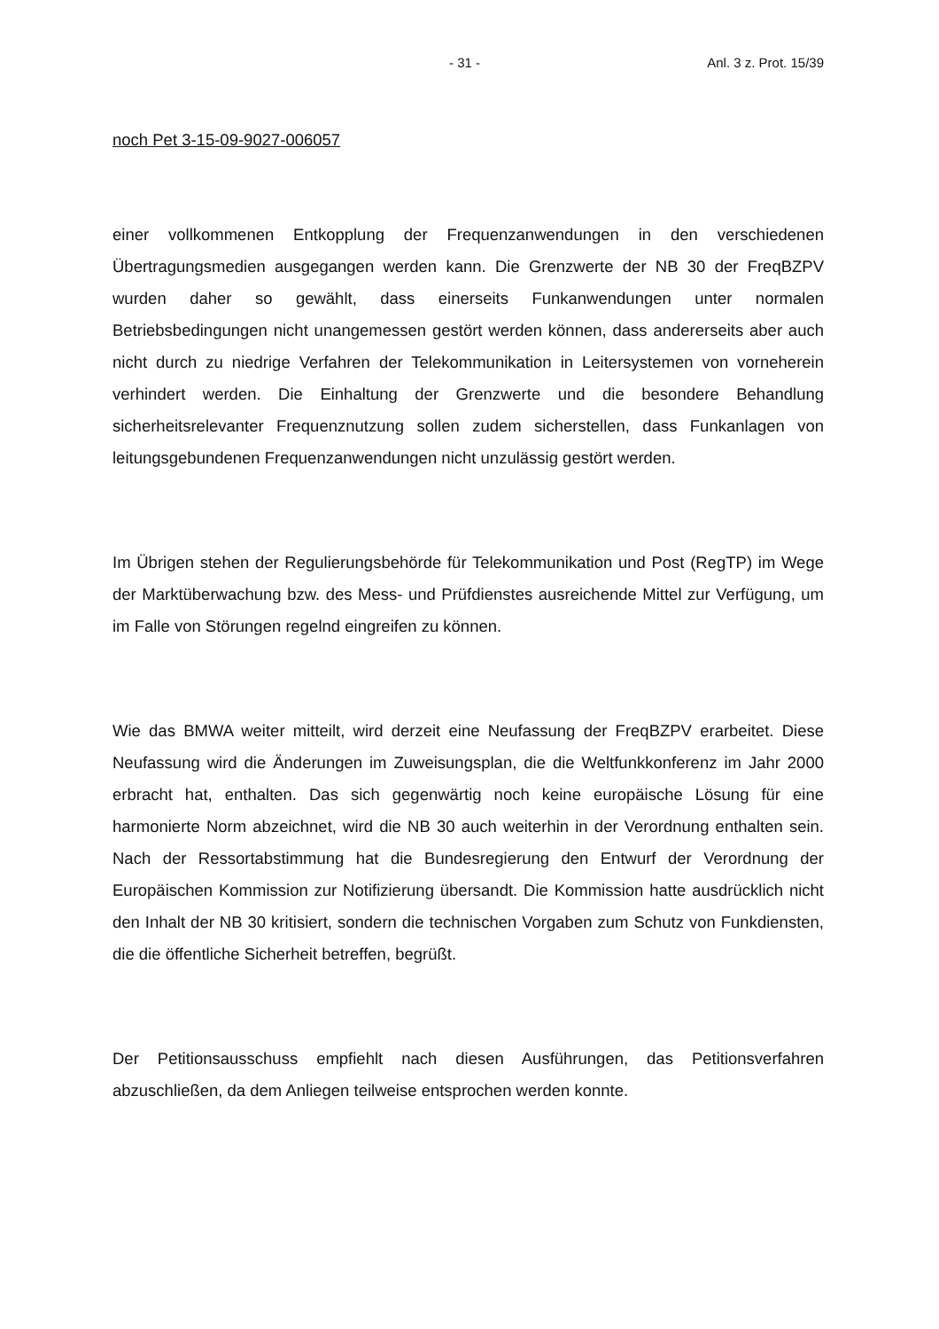- 31 - Anl. 3 z. Prot. 15/39
noch Pet 3-15-09-9027-006057
einer vollkommenen Entkopplung der Frequenzanwendungen in den verschiedenen Übertragungsmedien ausgegangen werden kann. Die Grenzwerte der NB 30 der FreqBZPV wurden daher so gewählt, dass einerseits Funkanwendungen unter normalen Betriebsbedingungen nicht unangemessen gestört werden können, dass andererseits aber auch nicht durch zu niedrige Verfahren der Telekommunikation in Leitersystemen von vorneherein verhindert werden. Die Einhaltung der Grenzwerte und die besondere Behandlung sicherheitsrelevanter Frequenznutzung sollen zudem sicherstellen, dass Funkanlagen von leitungsgebundenen Frequenzanwendungen nicht unzulässig gestört werden.
Im Übrigen stehen der Regulierungsbehörde für Telekommunikation und Post (RegTP) im Wege der Marktüberwachung bzw. des Mess- und Prüfdienstes ausreichende Mittel zur Verfügung, um im Falle von Störungen regelnd eingreifen zu können.
Wie das BMWA weiter mitteilt, wird derzeit eine Neufassung der FreqBZPV erarbeitet. Diese Neufassung wird die Änderungen im Zuweisungsplan, die die Weltfunkkonferenz im Jahr 2000 erbracht hat, enthalten. Das sich gegenwärtig noch keine europäische Lösung für eine harmonierte Norm abzeichnet, wird die NB 30 auch weiterhin in der Verordnung enthalten sein. Nach der Ressortabstimmung hat die Bundesregierung den Entwurf der Verordnung der Europäischen Kommission zur Notifizierung übersandt. Die Kommission hatte ausdrücklich nicht den Inhalt der NB 30 kritisiert, sondern die technischen Vorgaben zum Schutz von Funkdiensten, die die öffentliche Sicherheit betreffen, begrüßt.
Der Petitionsausschuss empfiehlt nach diesen Ausführungen, das Petitionsverfahren abzuschließen, da dem Anliegen teilweise entsprochen werden konnte.